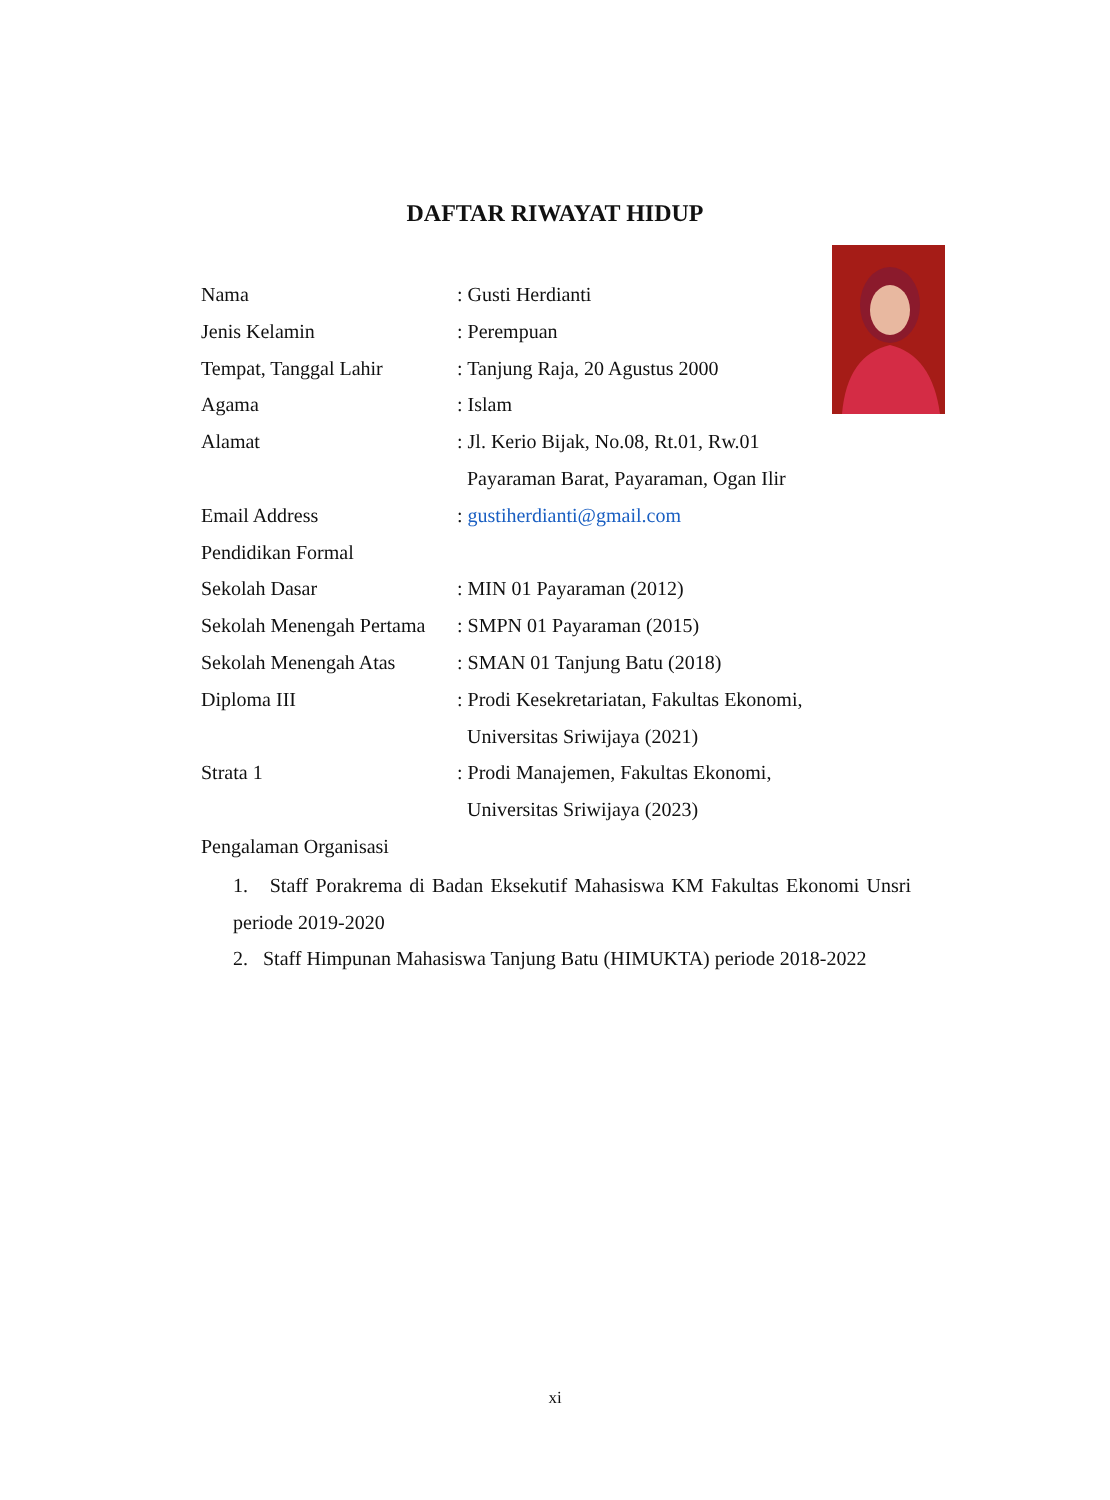DAFTAR RIWAYAT HIDUP
Nama : Gusti Herdianti
Jenis Kelamin : Perempuan
Tempat, Tanggal Lahir : Tanjung Raja, 20 Agustus 2000
Agama : Islam
Alamat : Jl. Kerio Bijak, No.08, Rt.01, Rw.01
Payaraman Barat, Payaraman, Ogan Ilir
Email Address : gustiherdianti@gmail.com
Pendidikan Formal
Sekolah Dasar : MIN 01 Payaraman (2012)
Sekolah Menengah Pertama
: SMPN 01 Payaraman (2015)
Sekolah Menengah Atas : SMAN 01 Tanjung Batu (2018)
Diploma III : Prodi Kesekretariatan, Fakultas Ekonomi,
Universitas Sriwijaya (2021)
Strata 1 : Prodi Manajemen, Fakultas Ekonomi,
Universitas Sriwijaya (2023)
Pengalaman Organisasi
1. Staff Porakrema di Badan Eksekutif Mahasiswa KM Fakultas Ekonomi Unsri periode 2019-2020
2. Staff Himpunan Mahasiswa Tanjung Batu (HIMUKTA) periode 2018-2022
xi